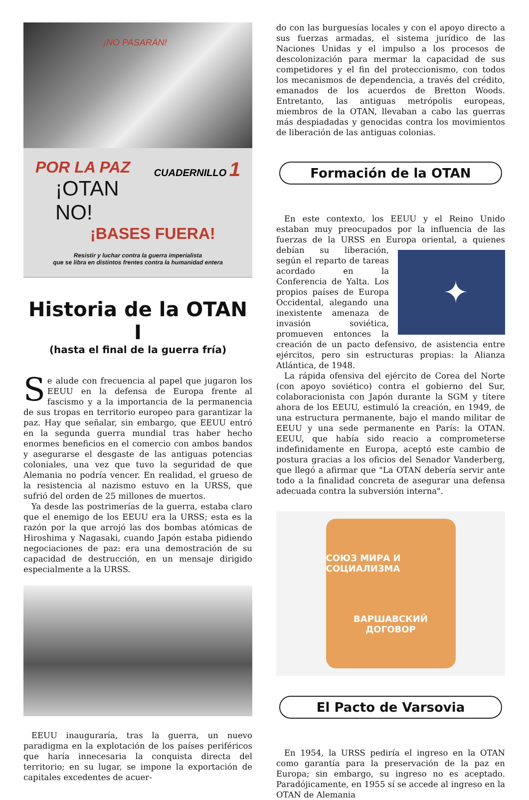¡NO PASARÁN!
POR LA PAZ CUADERNILLO 1
¡OTAN NO!
¡BASES FUERA!
Resistir y luchar contra la guerra imperialista
que se libra en distintos frentes contra la humanidad entera
Historia de la OTAN I
(hasta el final de la guerra fría)
Se alude con frecuencia al papel que jugaron los EEUU en la defensa de Europa frente al fascismo y a la importancia de la permanencia de sus tropas en territorio europeo para garantizar la paz. Hay que señalar, sin embargo, que EEUU entró en la segunda guerra mundial tras haber hecho enormes beneficios en el comercio con ambos bandos y asegurarse el desgaste de las antiguas potencias coloniales, una vez que tuvo la seguridad de que Alemania no podría vencer. En realidad, el grueso de la resistencia al nazismo estuvo en la URSS, que sufrió del orden de 25 millones de muertos.
Ya desde las postrimerías de la guerra, estaba claro que el enemigo de los EEUU era la URSS; esta es la razón por la que arrojó las dos bombas atómicas de Hiroshima y Nagasaki, cuando Japón estaba pidiendo negociaciones de paz: era una demostración de su capacidad de destrucción, en un mensaje dirigido especialmente a la URSS.
EEUU inauguraría, tras la guerra, un nuevo paradigma en la explotación de los países periféricos que haría innecesaria la conquista directa del territorio; en su lugar, se impone la exportación de capitales excedentes de acuer-
do con las burguesías locales y con el apoyo directo a sus fuerzas armadas, el sistema jurídico de las Naciones Unidas y el impulso a los procesos de descolonización para mermar la capacidad de sus competidores y el fin del proteccionismo, con todos los mecanismos de dependencia, a través del crédito, emanados de los acuerdos de Bretton Woods. Entretanto, las antiguas metrópolis europeas, miembros de la OTAN, llevaban a cabo las guerras más despiadadas y genocidas contra los movimientos de liberación de las antiguas colonias.
Formación de la OTAN
En este contexto, los EEUU y el Reino Unido estaban muy preocupados por la influencia de las fuerzas de la URSS en Europa oriental, a quienes debían su liberación,
✦
según el reparto de tareas acordado en la Conferencia de Yalta. Los propios países de Europa Occidental, alegando una inexistente amenaza de invasión soviética, promueven entonces la creación de un pacto defensivo, de asistencia entre ejércitos, pero sin estructuras propias: la Alianza Atlántica, de 1948.
La rápida ofensiva del ejército de Corea del Norte (con apoyo soviético) contra el gobierno del Sur, colaboracionista con Japón durante la SGM y títere ahora de los EEUU, estimuló la creación, en 1949, de una estructura permanente, bajo el mando militar de EEUU y una sede permanente en París: la OTAN. EEUU, que había sido reacio a comprometerse indefinidamente en Europa, aceptó este cambio de postura gracias a los oficios del Senador Vanderberg, que llegó a afirmar que "La OTAN debería servir ante todo a la finalidad concreta de asegurar una defensa adecuada contra la subversión interna".
СОЮЗ МИРА И СОЦИАЛИЗМА
ВАРШАВСКИЙ
ДОГОВОР
El Pacto de Varsovia
En 1954, la URSS pediría el ingreso en la OTAN como garantía para la preservación de la paz en Europa; sin embargo, su ingreso no es aceptado. Paradójicamente, en 1955 sí se accede al ingreso en la OTAN de Alemania